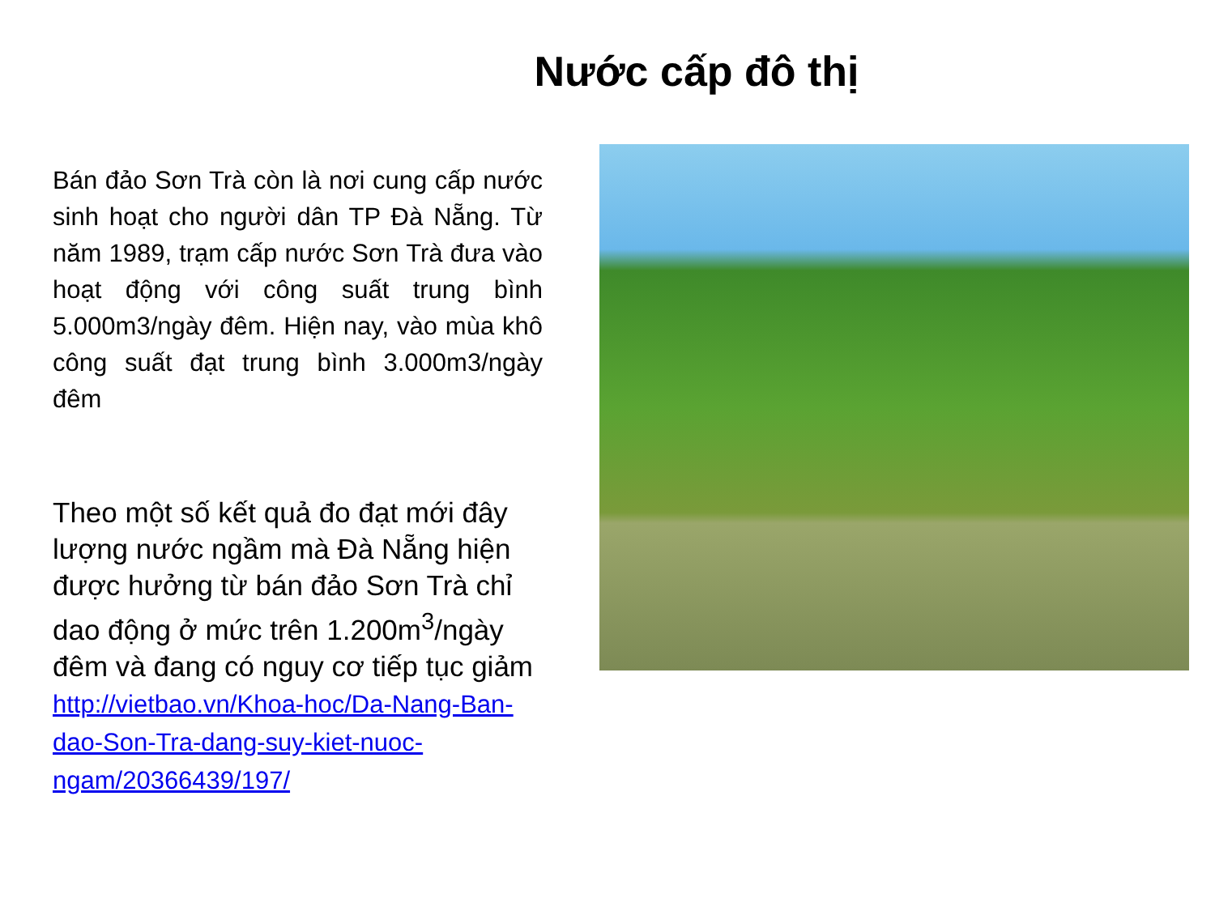Nước cấp đô thị
Bán đảo Sơn Trà còn là nơi cung cấp nước sinh hoạt cho người dân TP Đà Nẵng. Từ năm 1989, trạm cấp nước Sơn Trà đưa vào hoạt động với công suất trung bình 5.000m3/ngày đêm. Hiện nay, vào mùa khô công suất đạt trung bình 3.000m3/ngày đêm
Theo một số kết quả đo đạt mới đây lượng nước ngầm mà Đà Nẵng hiện được hưởng từ bán đảo Sơn Trà chỉ dao động ở mức trên 1.200m<sup>3</sup>/ngày đêm và đang có nguy cơ tiếp tục giảm
http://vietbao.vn/Khoa-hoc/Da-Nang-Ban-dao-Son-Tra-dang-suy-kiet-nuoc-ngam/20366439/197/